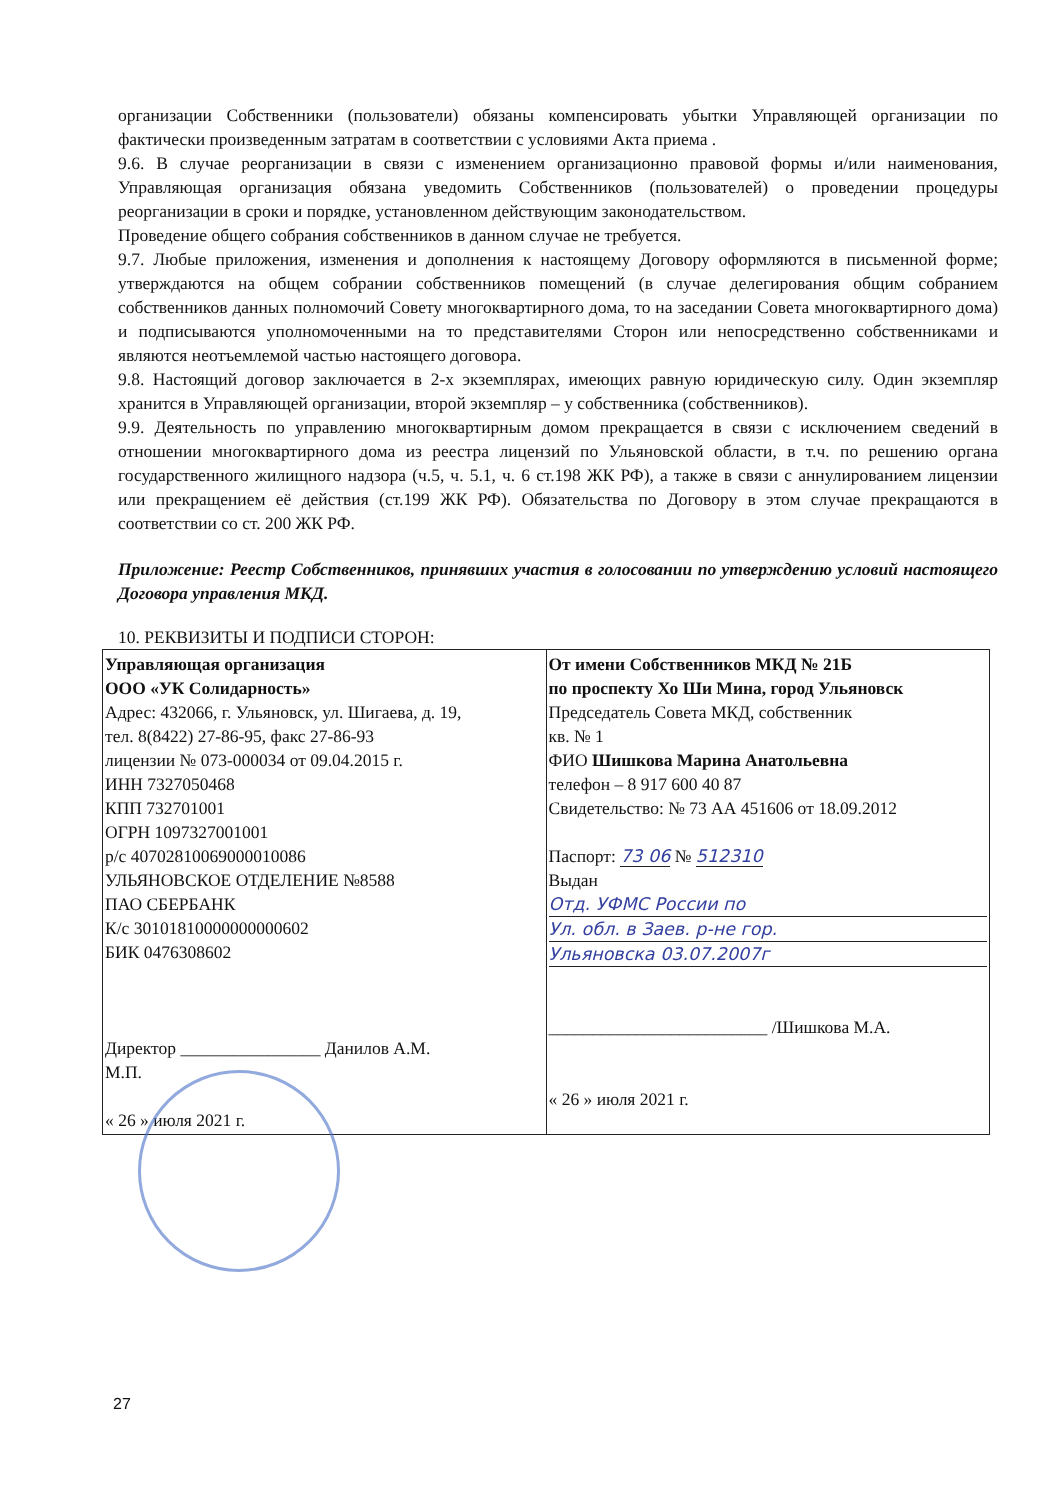организации Собственники (пользователи) обязаны компенсировать убытки Управляющей организации по фактически произведенным затратам в соответствии с условиями Акта приема .
9.6. В случае реорганизации в связи с изменением организационно правовой формы и/или наименования, Управляющая организация обязана уведомить Собственников (пользователей) о проведении процедуры реорганизации в сроки и порядке, установленном действующим законодательством.
Проведение общего собрания собственников в данном случае не требуется.
9.7. Любые приложения, изменения и дополнения к настоящему Договору оформляются в письменной форме; утверждаются на общем собрании собственников помещений (в случае делегирования общим собранием собственников данных полномочий Совету многоквартирного дома, то на заседании Совета многоквартирного дома) и подписываются уполномоченными на то представителями Сторон или непосредственно собственниками и являются неотъемлемой частью настоящего договора.
9.8. Настоящий договор заключается в 2-х экземплярах, имеющих равную юридическую силу. Один экземпляр хранится в Управляющей организации, второй экземпляр – у собственника (собственников).
9.9. Деятельность по управлению многоквартирным домом прекращается в связи с исключением сведений в отношении многоквартирного дома из реестра лицензий по Ульяновской области, в т.ч. по решению органа государственного жилищного надзора (ч.5, ч. 5.1, ч. 6 ст.198 ЖК РФ), а также в связи с аннулированием лицензии или прекращением её действия (ст.199 ЖК РФ). Обязательства по Договору в этом случае прекращаются в соответствии со ст. 200 ЖК РФ.
Приложение: Реестр Собственников, принявших участия в голосовании по утверждению условий настоящего Договора управления МКД.
10. РЕКВИЗИТЫ И ПОДПИСИ СТОРОН:
| Управляющая организация ООО «УК Солидарность» Адрес: 432066, г. Ульяновск, ул. Шигаева, д. 19, тел. 8(8422) 27-86-95, факс 27-86-93 лицензии № 073-000034 от 09.04.2015 г. ИНН 7327050468 КПП 732701001 ОГРН 1097327001001 р/с 40702810069000010086 УЛЬЯНОВСКОЕ ОТДЕЛЕНИЕ №8588 ПАО СБЕРБАНК К/с 30101810000000000602 БИК 0476308602 Директор ________________ Данилов А.М. М.П. « 26 » июля 2021 г. | От имени Собственников МКД № 21Б по проспекту Хо Ши Мина, город Ульяновск Председатель Совета МКД, собственник кв. № 1 ФИО Шишкова Марина Анатольевна телефон – 8 917 600 40 87 Свидетельство: № 73 АА 451606 от 18.09.2012 Паспорт: 73 06 № 512310 Выдан Отд. УФМС России по Ул. обл. в Заев. р-не гор. Ульяновска 03.07.2007г _________________________ /Шишкова М.А. « 26 » июля 2021 г. |
27